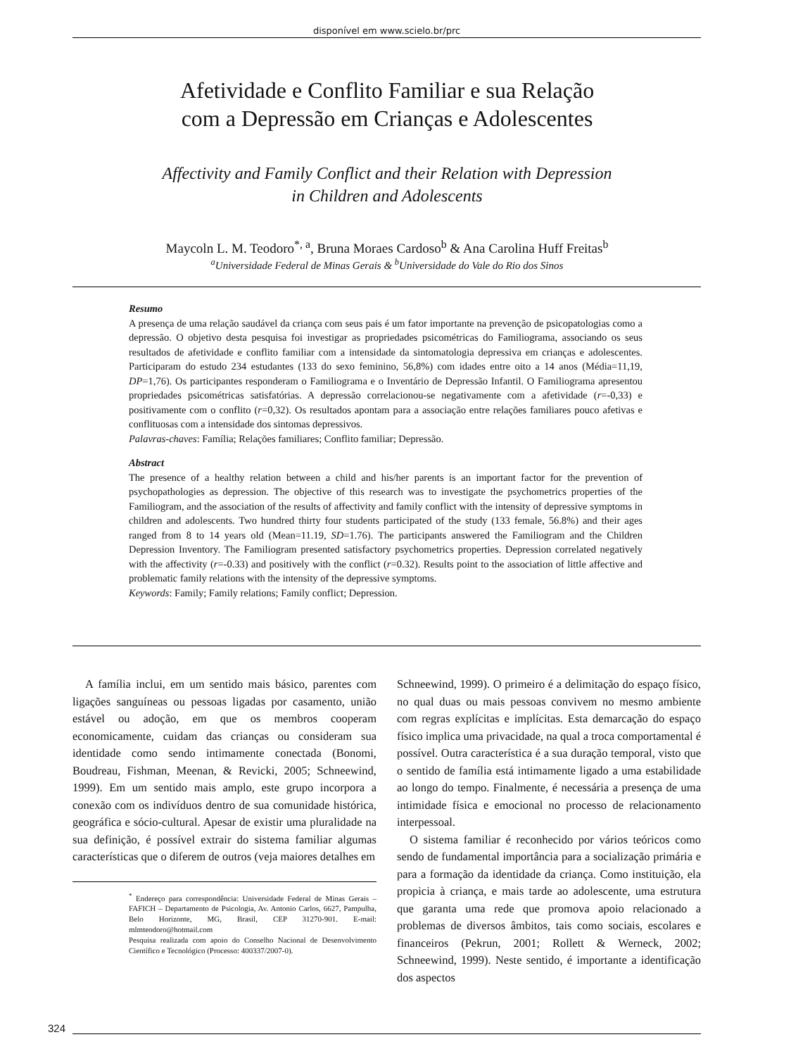disponível em www.scielo.br/prc
Afetividade e Conflito Familiar e sua Relação
com a Depressão em Crianças e Adolescentes
Affectivity and Family Conflict and their Relation with Depression
in Children and Adolescents
Maycoln L. M. Teodoro<sup>*, a</sup>, Bruna Moraes Cardoso<sup>b</sup> & Ana Carolina Huff Freitas<sup>b</sup>
<sup>a</sup> Universidade Federal de Minas Gerais & <sup>b</sup>Universidade do Vale do Rio dos Sinos
Resumo
A presença de uma relação saudável da criança com seus pais é um fator importante na prevenção de psicopatologias como a depressão. O objetivo desta pesquisa foi investigar as propriedades psicométricas do Familiograma, associando os seus resultados de afetividade e conflito familiar com a intensidade da sintomatologia depressiva em crianças e adolescentes. Participaram do estudo 234 estudantes (133 do sexo feminino, 56,8%) com idades entre oito a 14 anos (Média=11,19, DP=1,76). Os participantes responderam o Familiograma e o Inventário de Depressão Infantil. O Familiograma apresentou propriedades psicométricas satisfatórias. A depressão correlacionou-se negativamente com a afetividade (r=-0,33) e positivamente com o conflito (r=0,32). Os resultados apontam para a associação entre relações familiares pouco afetivas e conflituosas com a intensidade dos sintomas depressivos.
Palavras-chaves: Família; Relações familiares; Conflito familiar; Depressão.
Abstract
The presence of a healthy relation between a child and his/her parents is an important factor for the prevention of psychopathologies as depression. The objective of this research was to investigate the psychometrics properties of the Familiogram, and the association of the results of affectivity and family conflict with the intensity of depressive symptoms in children and adolescents. Two hundred thirty four students participated of the study (133 female, 56.8%) and their ages ranged from 8 to 14 years old (Mean=11.19, SD=1.76). The participants answered the Familiogram and the Children Depression Inventory. The Familiogram presented satisfactory psychometrics properties. Depression correlated negatively with the affectivity (r=-0.33) and positively with the conflict (r=0.32). Results point to the association of little affective and problematic family relations with the intensity of the depressive symptoms.
Keywords: Family; Family relations; Family conflict; Depression.
A família inclui, em um sentido mais básico, parentes com ligações sanguíneas ou pessoas ligadas por casamento, união estável ou adoção, em que os membros cooperam economicamente, cuidam das crianças ou consideram sua identidade como sendo intimamente conectada (Bonomi, Boudreau, Fishman, Meenan, & Revicki, 2005; Schneewind, 1999). Em um sentido mais amplo, este grupo incorpora a conexão com os indivíduos dentro de sua comunidade histórica, geográfica e sócio-cultural. Apesar de existir uma pluralidade na sua definição, é possível extrair do sistema familiar algumas características que o diferem de outros (veja maiores detalhes em
<sup>*</sup> Endereço para correspondência: Universidade Federal de Minas Gerais – FAFICH – Departamento de Psicologia, Av. Antonio Carlos, 6627, Pampulha, Belo Horizonte, MG, Brasil, CEP 31270-901. E-mail: mlmteodoro@hotmail.com
Pesquisa realizada com apoio do Conselho Nacional de Desenvolvimento Científico e Tecnológico (Processo: 400337/2007-0).
Schneewind, 1999). O primeiro é a delimitação do espaço físico, no qual duas ou mais pessoas convivem no mesmo ambiente com regras explícitas e implícitas. Esta demarcação do espaço físico implica uma privacidade, na qual a troca comportamental é possível. Outra característica é a sua duração temporal, visto que o sentido de família está intimamente ligado a uma estabilidade ao longo do tempo. Finalmente, é necessária a presença de uma intimidade física e emocional no processo de relacionamento interpessoal.
O sistema familiar é reconhecido por vários teóricos como sendo de fundamental importância para a socialização primária e para a formação da identidade da criança. Como instituição, ela propicia à criança, e mais tarde ao adolescente, uma estrutura que garanta uma rede que promova apoio relacionado a problemas de diversos âmbitos, tais como sociais, escolares e financeiros (Pekrun, 2001; Rollett & Werneck, 2002; Schneewind, 1999). Neste sentido, é importante a identificação dos aspectos
324